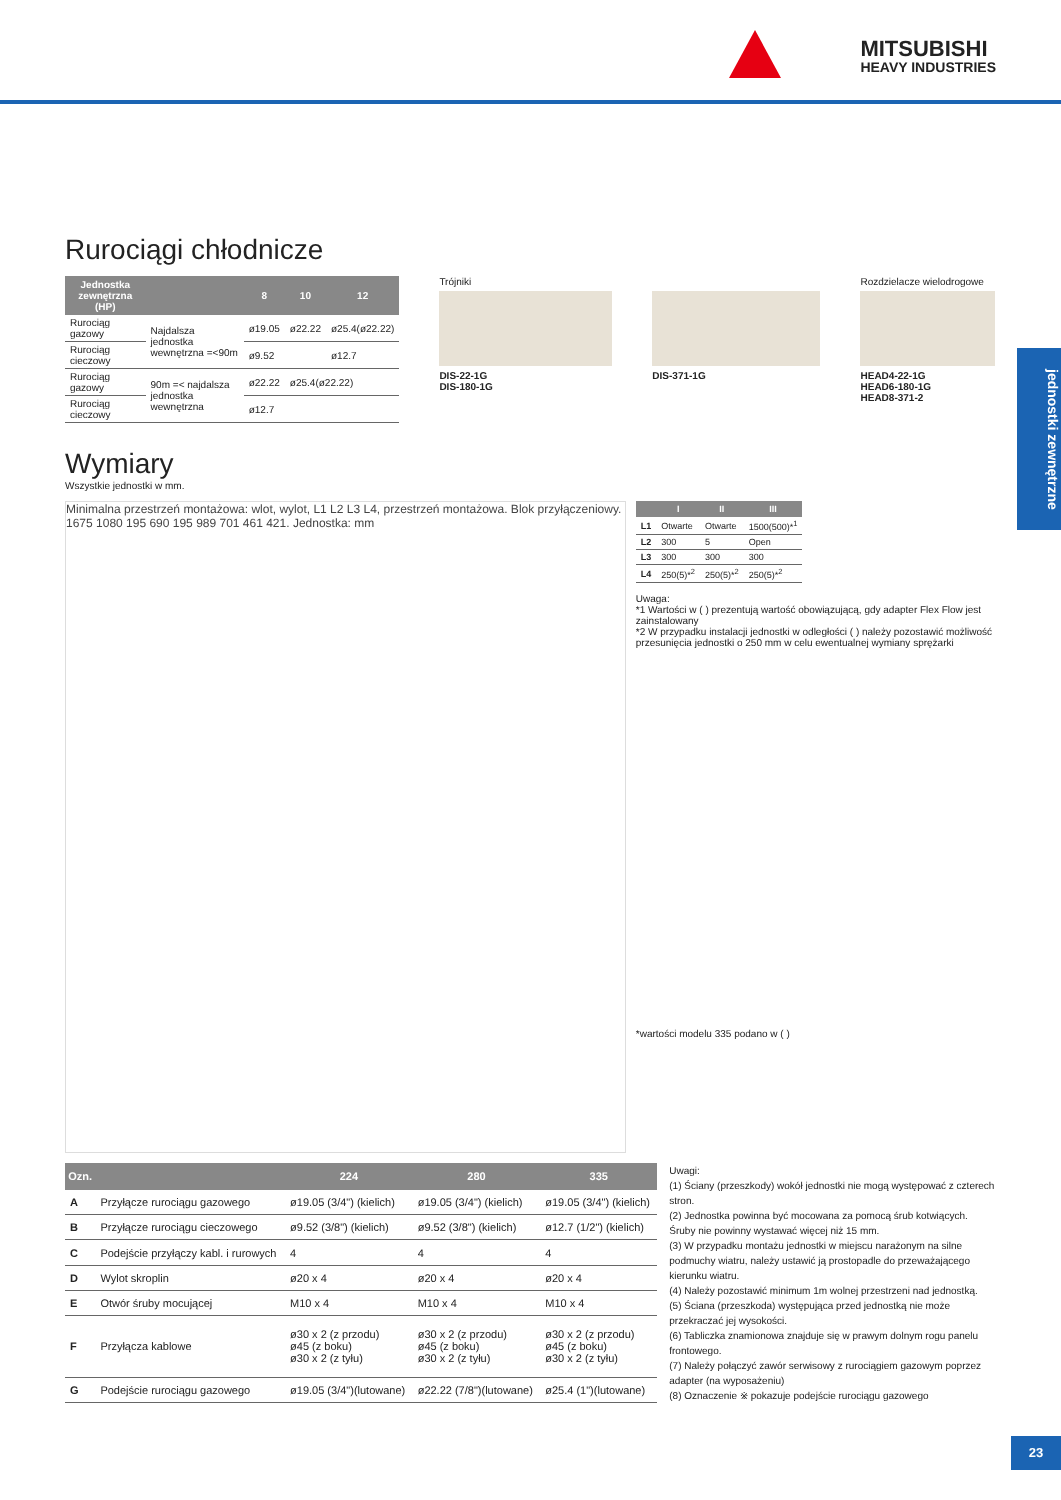MITSUBISHI
HEAVY INDUSTRIES
Rurociągi chłodnicze
| Jednostka zewnętrzna (HP) | | 8 | 10 | 12 |
| --- | --- | --- | --- | --- |
| Rurociąg gazowy | Najdalsza jednostka wewnętrzna =<90m | ø19.05 | ø22.22 | ø25.4(ø22.22) |
| Rurociąg cieczowy | | ø9.52 | | ø12.7 |
| Rurociąg gazowy | 90m =< najdalsza jednostka wewnętrzna | ø22.22 | ø25.4(ø22.22) | |
| Rurociąg cieczowy | | ø12.7 | | |
Trójniki
DIS-22-1G
DIS-180-1G
DIS-371-1G Rozdzielacze wielodrogowe
HEAD4-22-1G
HEAD6-180-1G
HEAD8-371-2
Wymiary
Wszystkie jednostki w mm.
Minimalna przestrzeń montażowa: wlot, wylot, L1 L2 L3 L4, przestrzeń montażowa. Blok przyłączeniowy. 1675 1080 195 690 195 989 701 461 421. Jednostka: mm
| | I | II | III |
| --- | --- | --- | --- |
| L1 | Otwarte | Otwarte | 1500(500)*<sup>1</sup> |
| L2 | 300 | 5 | Open |
| L3 | 300 | 300 | 300 |
| L4 | 250(5)*<sup>2</sup> | 250(5)*<sup>2</sup> | 250(5)*<sup>2</sup> |
Uwaga:
*1 Wartości w ( ) prezentują wartość obowiązującą, gdy adapter Flex Flow jest zainstalowany
*2 W przypadku instalacji jednostki w odległości ( ) należy pozostawić możliwość przesunięcia jednostki o 250 mm w celu ewentualnej wymiany sprężarki
*wartości modelu 335 podano w ( )
| Ozn. | | 224 | 280 | 335 |
| --- | --- | --- | --- | --- |
| A | Przyłącze rurociągu gazowego | ø19.05 (3/4") (kielich) | ø19.05 (3/4") (kielich) | ø19.05 (3/4") (kielich) |
| B | Przyłącze rurociągu cieczowego | ø9.52 (3/8") (kielich) | ø9.52 (3/8") (kielich) | ø12.7 (1/2") (kielich) |
| C | Podejście przyłączy kabl. i rurowych | 4 | 4 | 4 |
| D | Wylot skroplin | ø20 x 4 | ø20 x 4 | ø20 x 4 |
| E | Otwór śruby mocującej | M10 x 4 | M10 x 4 | M10 x 4 |
| F | Przyłącza kablowe | ø30 x 2 (z przodu) ø45 (z boku) ø30 x 2 (z tyłu) | ø30 x 2 (z przodu) ø45 (z boku) ø30 x 2 (z tyłu) | ø30 x 2 (z przodu) ø45 (z boku) ø30 x 2 (z tyłu) |
| G | Podejście rurociągu gazowego | ø19.05 (3/4")(lutowane) | ø22.22 (7/8")(lutowane) | ø25.4 (1")(lutowane) |
Uwagi:
(1) Ściany (przeszkody) wokół jednostki nie mogą występować z czterech stron.
(2) Jednostka powinna być mocowana za pomocą śrub kotwiących. Śruby nie powinny wystawać więcej niż 15 mm.
(3) W przypadku montażu jednostki w miejscu narażonym na silne podmuchy wiatru, należy ustawić ją prostopadle do przeważającego kierunku wiatru.
(4) Należy pozostawić minimum 1m wolnej przestrzeni nad jednostką.
(5) Ściana (przeszkoda) występująca przed jednostką nie może przekraczać jej wysokości.
(6) Tabliczka znamionowa znajduje się w prawym dolnym rogu panelu frontowego.
(7) Należy połączyć zawór serwisowy z rurociągiem gazowym poprzez adapter (na wyposażeniu)
(8) Oznaczenie ※ pokazuje podejście rurociągu gazowego
jednostki zewnętrzne
23